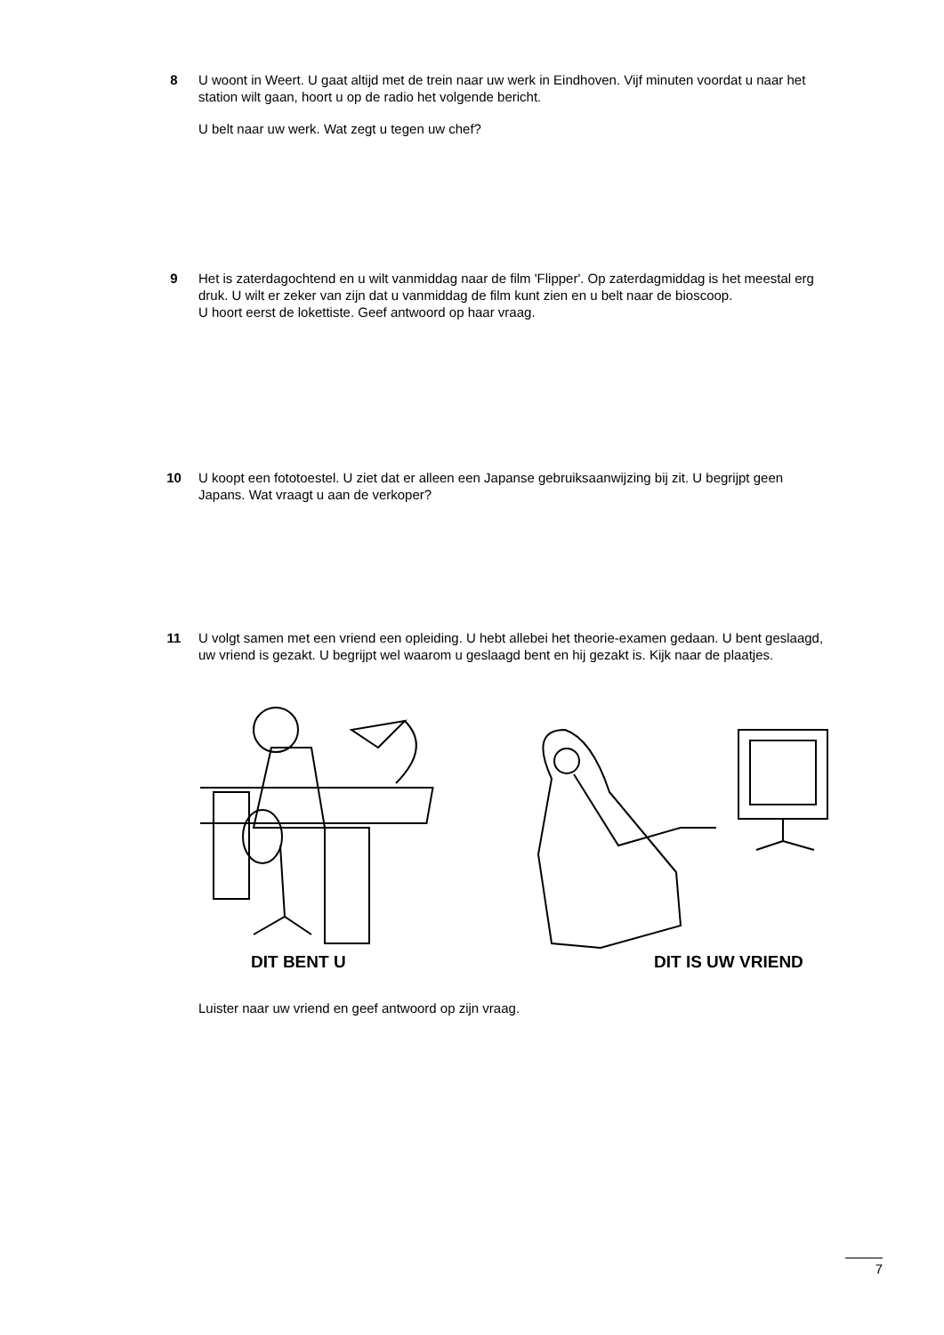8 U woont in Weert. U gaat altijd met de trein naar uw werk in Eindhoven. Vijf minuten voordat u naar het station wilt gaan, hoort u op de radio het volgende bericht.
U belt naar uw werk. Wat zegt u tegen uw chef?
9 Het is zaterdagochtend en u wilt vanmiddag naar de film 'Flipper'. Op zaterdagmiddag is het meestal erg druk. U wilt er zeker van zijn dat u vanmiddag de film kunt zien en u belt naar de bioscoop.
U hoort eerst de lokettiste. Geef antwoord op haar vraag.
10 U koopt een fototoestel. U ziet dat er alleen een Japanse gebruiksaanwijzing bij zit. U begrijpt geen Japans. Wat vraagt u aan de verkoper?
11 U volgt samen met een vriend een opleiding. U hebt allebei het theorie-examen gedaan. U bent geslaagd, uw vriend is gezakt. U begrijpt wel waarom u geslaagd bent en hij gezakt is. Kijk naar de plaatjes.
DIT BENT U DIT IS UW VRIEND
Luister naar uw vriend en geef antwoord op zijn vraag.
7